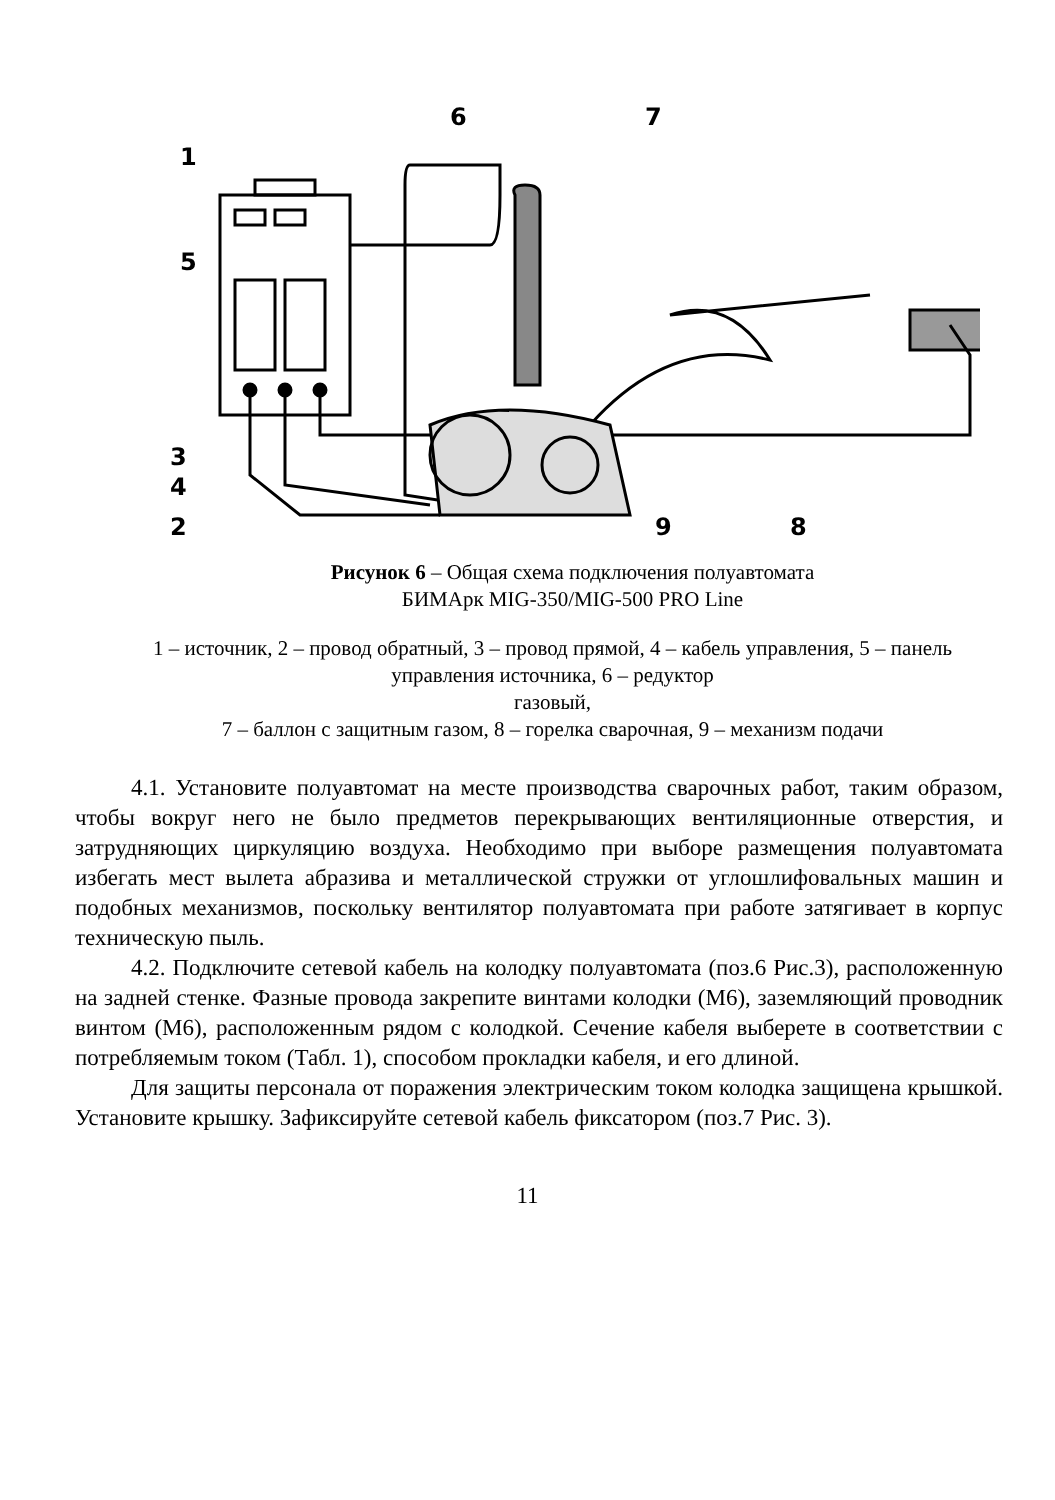1
5
3
4
2
6
7
8
9
Рисунок 6 – Общая схема подключения полуавтомата
БИМАрк MIG-350/MIG-500 PRO Line
1 – источник, 2 – провод обратный, 3 – провод прямой, 4 – кабель управления, 5 – панель управления источника, 6 – редуктор
газовый,
7 – баллон с защитным газом, 8 – горелка сварочная, 9 – механизм подачи
4.1. Установите полуавтомат на месте производства сварочных работ, таким образом, чтобы вокруг него не было предметов перекрывающих вентиляционные отверстия, и затрудняющих циркуляцию воздуха. Необходимо при выборе размещения полуавтомата избегать мест вылета абразива и металлической стружки от углошлифовальных машин и подобных механизмов, поскольку вентилятор полуавтомата при работе затягивает в корпус техническую пыль.
4.2. Подключите сетевой кабель на колодку полуавтомата (поз.6 Рис.3), расположенную на задней стенке. Фазные провода закрепите винтами колодки (М6), заземляющий проводник винтом (М6), расположенным рядом с колодкой. Сечение кабеля выберете в соответствии с потребляемым током (Табл. 1), способом прокладки кабеля, и его длиной.
Для защиты персонала от поражения электрическим током колодка защищена крышкой. Установите крышку. Зафиксируйте сетевой кабель фиксатором (поз.7 Рис. 3).
11